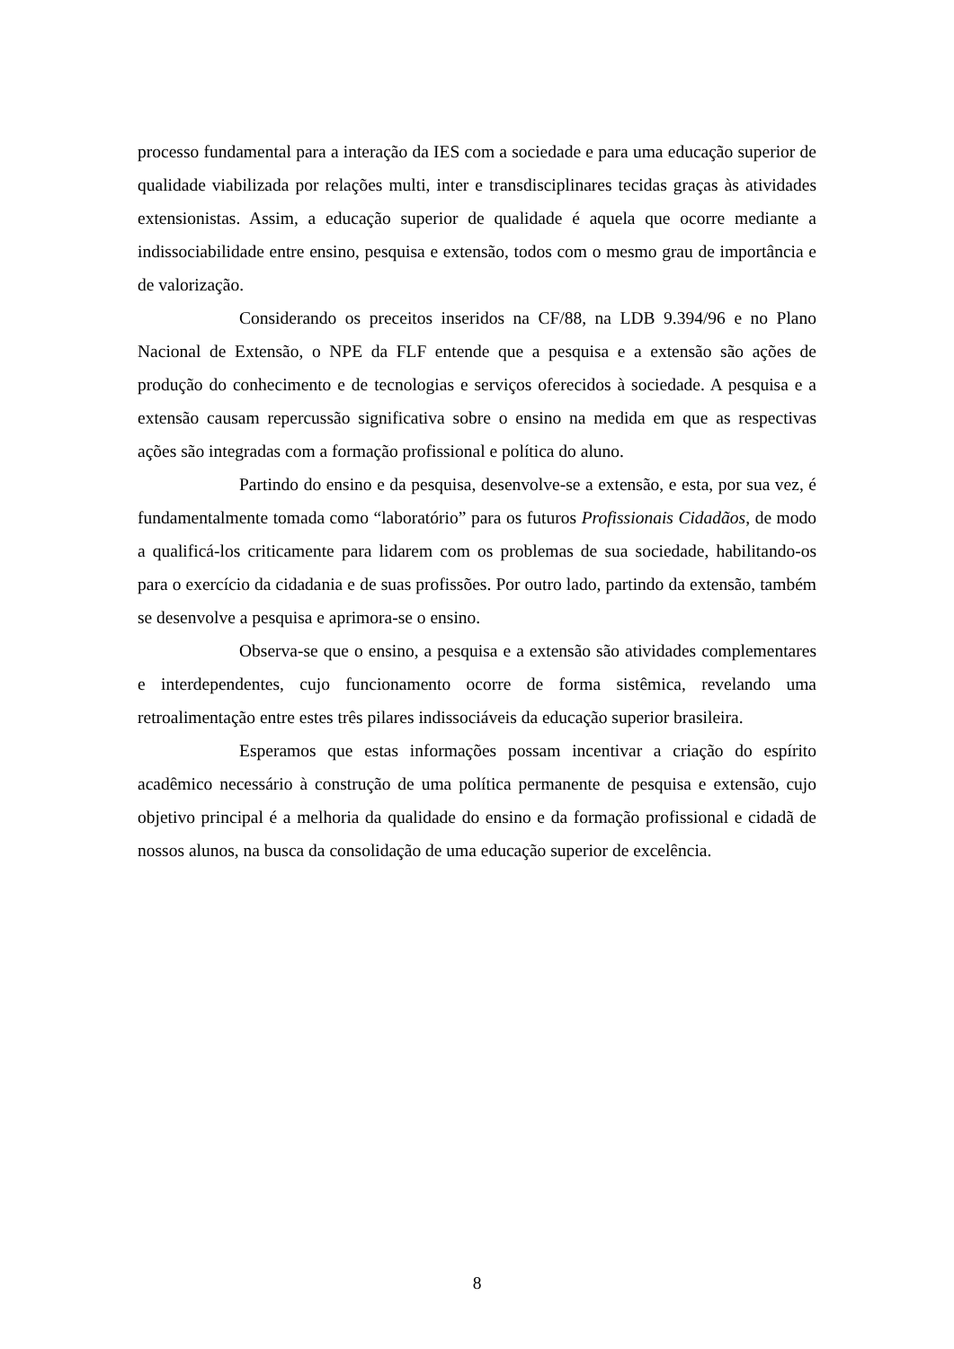processo fundamental para a interação da IES com a sociedade e para uma educação superior de qualidade viabilizada por relações multi, inter e transdisciplinares tecidas graças às atividades extensionistas. Assim, a educação superior de qualidade é aquela que ocorre mediante a indissociabilidade entre ensino, pesquisa e extensão, todos com o mesmo grau de importância e de valorização.
Considerando os preceitos inseridos na CF/88, na LDB 9.394/96 e no Plano Nacional de Extensão, o NPE da FLF entende que a pesquisa e a extensão são ações de produção do conhecimento e de tecnologias e serviços oferecidos à sociedade. A pesquisa e a extensão causam repercussão significativa sobre o ensino na medida em que as respectivas ações são integradas com a formação profissional e política do aluno.
Partindo do ensino e da pesquisa, desenvolve-se a extensão, e esta, por sua vez, é fundamentalmente tomada como “laboratório” para os futuros Profissionais Cidadãos, de modo a qualificá-los criticamente para lidarem com os problemas de sua sociedade, habilitando-os para o exercício da cidadania e de suas profissões. Por outro lado, partindo da extensão, também se desenvolve a pesquisa e aprimora-se o ensino.
Observa-se que o ensino, a pesquisa e a extensão são atividades complementares e interdependentes, cujo funcionamento ocorre de forma sistêmica, revelando uma retroalimentação entre estes três pilares indissociáveis da educação superior brasileira.
Esperamos que estas informações possam incentivar a criação do espírito acadêmico necessário à construção de uma política permanente de pesquisa e extensão, cujo objetivo principal é a melhoria da qualidade do ensino e da formação profissional e cidadã de nossos alunos, na busca da consolidação de uma educação superior de excelência.
8